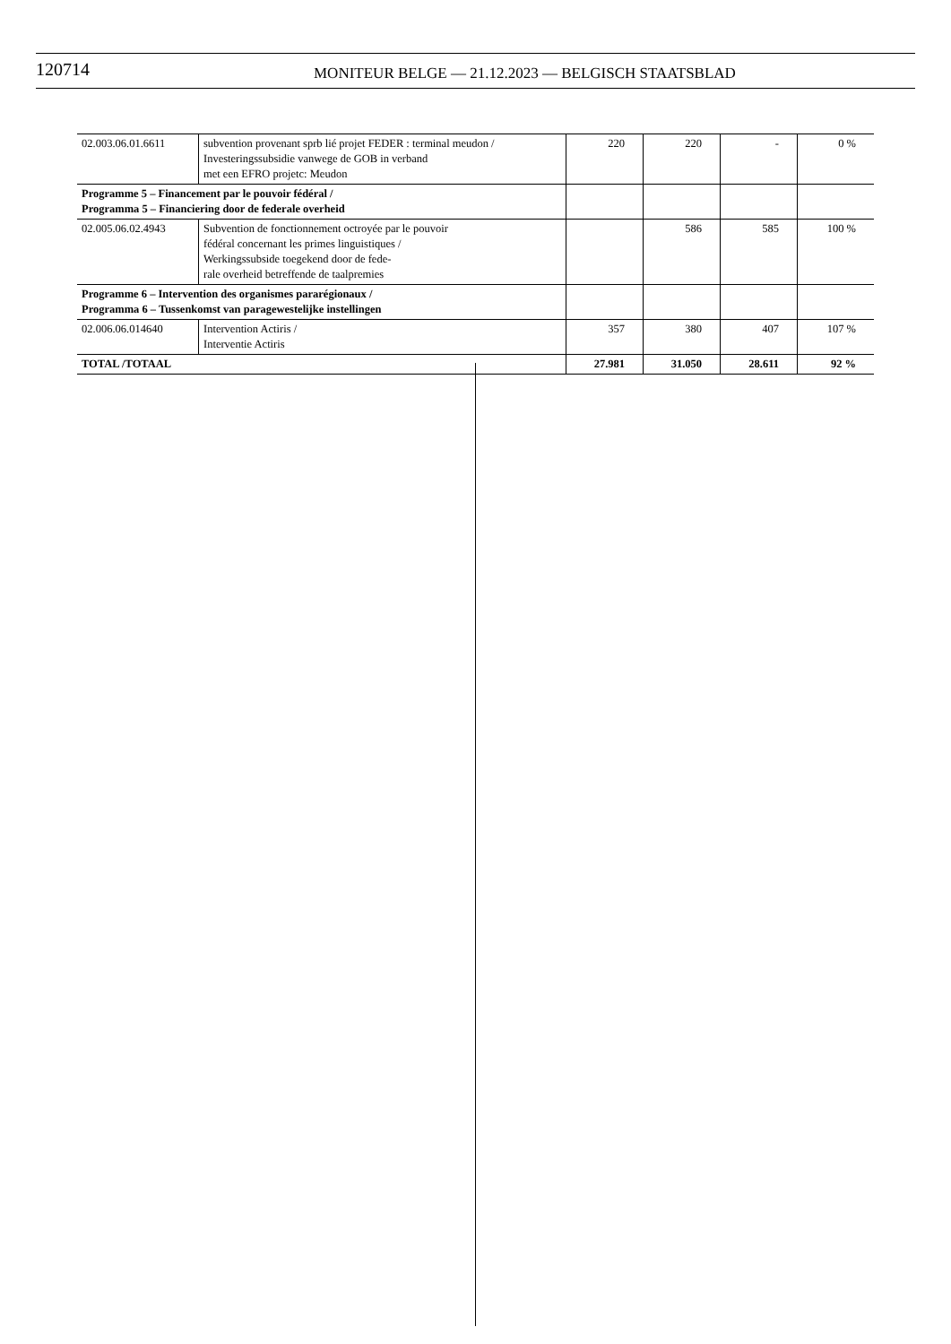120714
MONITEUR BELGE — 21.12.2023 — BELGISCH STAATSBLAD
| 02.003.06.01.6611 | subvention provenant sprb lié projet FEDER : terminal meudon / Investeringssubsidie vanwege de GOB in verband met een EFRO projetc: Meudon | 220 | 220 | - | 0 % |
| Programme 5 – Financement par le pouvoir fédéral / Programma 5 – Financiering door de federale overheid | | | | | |
| 02.005.06.02.4943 | Subvention de fonctionnement octroyée par le pouvoir fédéral concernant les primes linguistiques / Werkingssubside toegekend door de fede- rale overheid betreffende de taalpremies | | 586 | 585 | 100 % |
| Programme 6 – Intervention des organismes pararégionaux / Programma 6 – Tussenkomst van paragewestelijke instellingen | | | | | |
| 02.006.06.014640 | Intervention Actiris / Interventie Actiris | 357 | 380 | 407 | 107 % |
| TOTAL /TOTAAL | | 27.981 | 31.050 | 28.611 | 92 % |